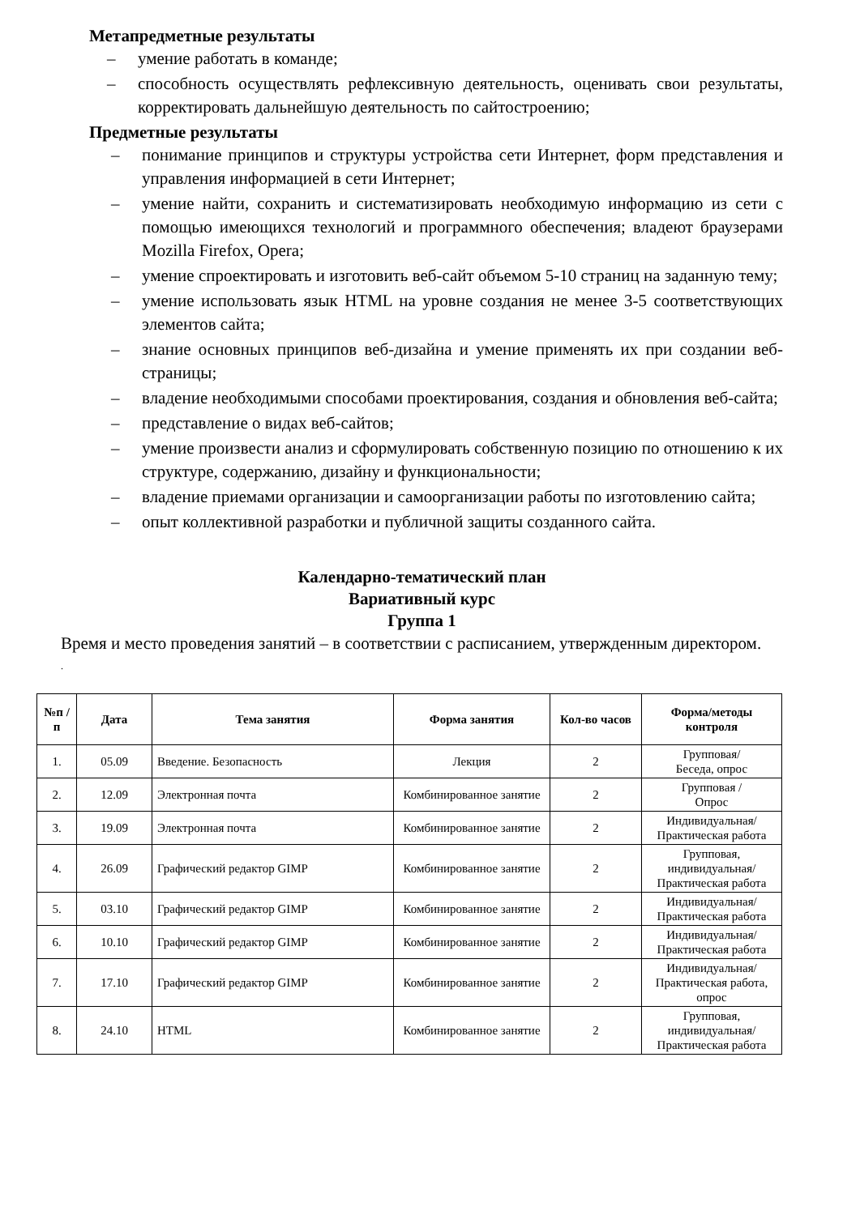Метапредметные результаты
– умение работать в команде;
– способность осуществлять рефлексивную деятельность, оценивать свои результаты, корректировать дальнейшую деятельность по сайтостроению;
Предметные результаты
– понимание принципов и структуры устройства сети Интернет, форм представления и управления информацией в сети Интернет;
– умение найти, сохранить и систематизировать необходимую информацию из сети с помощью имеющихся технологий и программного обеспечения; владеют браузерами Mozilla Firefox, Opera;
– умение спроектировать и изготовить веб-сайт объемом 5-10 страниц на заданную тему;
– умение использовать язык HTML на уровне создания не менее 3-5 соответствующих элементов сайта;
– знание основных принципов веб-дизайна и умение применять их при создании веб-страницы;
– владение необходимыми способами проектирования, создания и обновления веб-сайта;
– представление о видах веб-сайтов;
– умение произвести анализ и сформулировать собственную позицию по отношению к их структуре, содержанию, дизайну и функциональности;
– владение приемами организации и самоорганизации работы по изготовлению сайта;
– опыт коллективной разработки и публичной защиты созданного сайта.
Календарно-тематический план
Вариативный курс
Группа 1
Время и место проведения занятий – в соответствии с расписанием, утвержденным директором.
.
| №п /п | Дата | Тема занятия | Форма занятия | Кол-во часов | Форма/методы контроля |
| --- | --- | --- | --- | --- | --- |
| 1. | 05.09 | Введение. Безопасность | Лекция | 2 | Групповая/ Беседа, опрос |
| 2. | 12.09 | Электронная почта | Комбинированное занятие | 2 | Групповая / Опрос |
| 3. | 19.09 | Электронная почта | Комбинированное занятие | 2 | Индивидуальная/ Практическая работа |
| 4. | 26.09 | Графический редактор GIMP | Комбинированное занятие | 2 | Групповая, индивидуальная/ Практическая работа |
| 5. | 03.10 | Графический редактор GIMP | Комбинированное занятие | 2 | Индивидуальная/ Практическая работа |
| 6. | 10.10 | Графический редактор GIMP | Комбинированное занятие | 2 | Индивидуальная/ Практическая работа |
| 7. | 17.10 | Графический редактор GIMP | Комбинированное занятие | 2 | Индивидуальная/ Практическая работа, опрос |
| 8. | 24.10 | HTML | Комбинированное занятие | 2 | Групповая, индивидуальная/ Практическая работа |